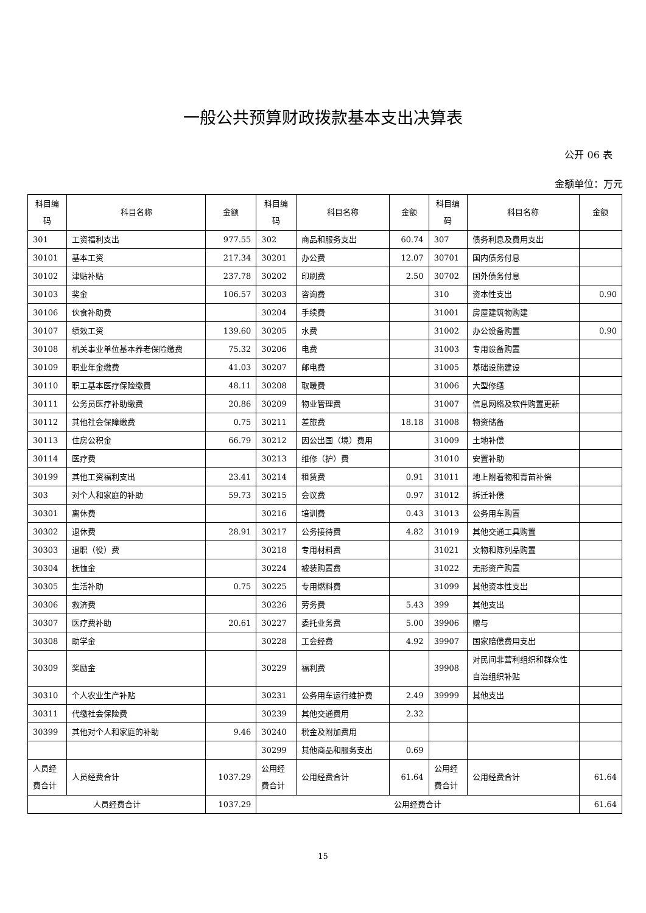一般公共预算财政拨款基本支出决算表
公开 06 表
金额单位：万元
| 科目编码 | 科目名称 | 金额 | 科目编码 | 科目名称 | 金额 | 科目编码 | 科目名称 | 金额 |
| --- | --- | --- | --- | --- | --- | --- | --- | --- |
| 301 | 工资福利支出 | 977.55 | 302 | 商品和服务支出 | 60.74 | 307 | 债务利息及费用支出 | |
| 30101 | 基本工资 | 217.34 | 30201 | 办公费 | 12.07 | 30701 | 国内债务付息 | |
| 30102 | 津贴补贴 | 237.78 | 30202 | 印刷费 | 2.50 | 30702 | 国外债务付息 | |
| 30103 | 奖金 | 106.57 | 30203 | 咨询费 | | 310 | 资本性支出 | 0.90 |
| 30106 | 伙食补助费 | | 30204 | 手续费 | | 31001 | 房屋建筑物购建 | |
| 30107 | 绩效工资 | 139.60 | 30205 | 水费 | | 31002 | 办公设备购置 | 0.90 |
| 30108 | 机关事业单位基本养老保险缴费 | 75.32 | 30206 | 电费 | | 31003 | 专用设备购置 | |
| 30109 | 职业年金缴费 | 41.03 | 30207 | 邮电费 | | 31005 | 基础设施建设 | |
| 30110 | 职工基本医疗保险缴费 | 48.11 | 30208 | 取暖费 | | 31006 | 大型修缮 | |
| 30111 | 公务员医疗补助缴费 | 20.86 | 30209 | 物业管理费 | | 31007 | 信息网络及软件购置更新 | |
| 30112 | 其他社会保障缴费 | 0.75 | 30211 | 差旅费 | 18.18 | 31008 | 物资储备 | |
| 30113 | 住房公积金 | 66.79 | 30212 | 因公出国（境）费用 | | 31009 | 土地补偿 | |
| 30114 | 医疗费 | | 30213 | 维修（护）费 | | 31010 | 安置补助 | |
| 30199 | 其他工资福利支出 | 23.41 | 30214 | 租赁费 | 0.91 | 31011 | 地上附着物和青苗补偿 | |
| 303 | 对个人和家庭的补助 | 59.73 | 30215 | 会议费 | 0.97 | 31012 | 拆迁补偿 | |
| 30301 | 离休费 | | 30216 | 培训费 | 0.43 | 31013 | 公务用车购置 | |
| 30302 | 退休费 | 28.91 | 30217 | 公务接待费 | 4.82 | 31019 | 其他交通工具购置 | |
| 30303 | 退职（役）费 | | 30218 | 专用材料费 | | 31021 | 文物和陈列品购置 | |
| 30304 | 抚恤金 | | 30224 | 被装购置费 | | 31022 | 无形资产购置 | |
| 30305 | 生活补助 | 0.75 | 30225 | 专用燃料费 | | 31099 | 其他资本性支出 | |
| 30306 | 救济费 | | 30226 | 劳务费 | 5.43 | 399 | 其他支出 | |
| 30307 | 医疗费补助 | 20.61 | 30227 | 委托业务费 | 5.00 | 39906 | 赠与 | |
| 30308 | 助学金 | | 30228 | 工会经费 | 4.92 | 39907 | 国家赔偿费用支出 | |
| 30309 | 奖励金 | | 30229 | 福利费 | | 39908 | 对民间非营利组织和群众性自治组织补贴 | |
| 30310 | 个人农业生产补贴 | | 30231 | 公务用车运行维护费 | 2.49 | 39999 | 其他支出 | |
| 30311 | 代缴社会保险费 | | 30239 | 其他交通费用 | 2.32 | | | |
| 30399 | 其他对个人和家庭的补助 | 9.46 | 30240 | 税金及附加费用 | | | | |
| | | | 30299 | 其他商品和服务支出 | 0.69 | | | |
| 人员经费合计 | 人员经费合计 | 1037.29 | 公用经费合计 | 公用经费合计 | 61.64 | 公用经费合计 | 公用经费合计 | 61.64 |
| 人员经费合计 | | 1037.29 | 公用经费合计 | | | | | 61.64 |
15